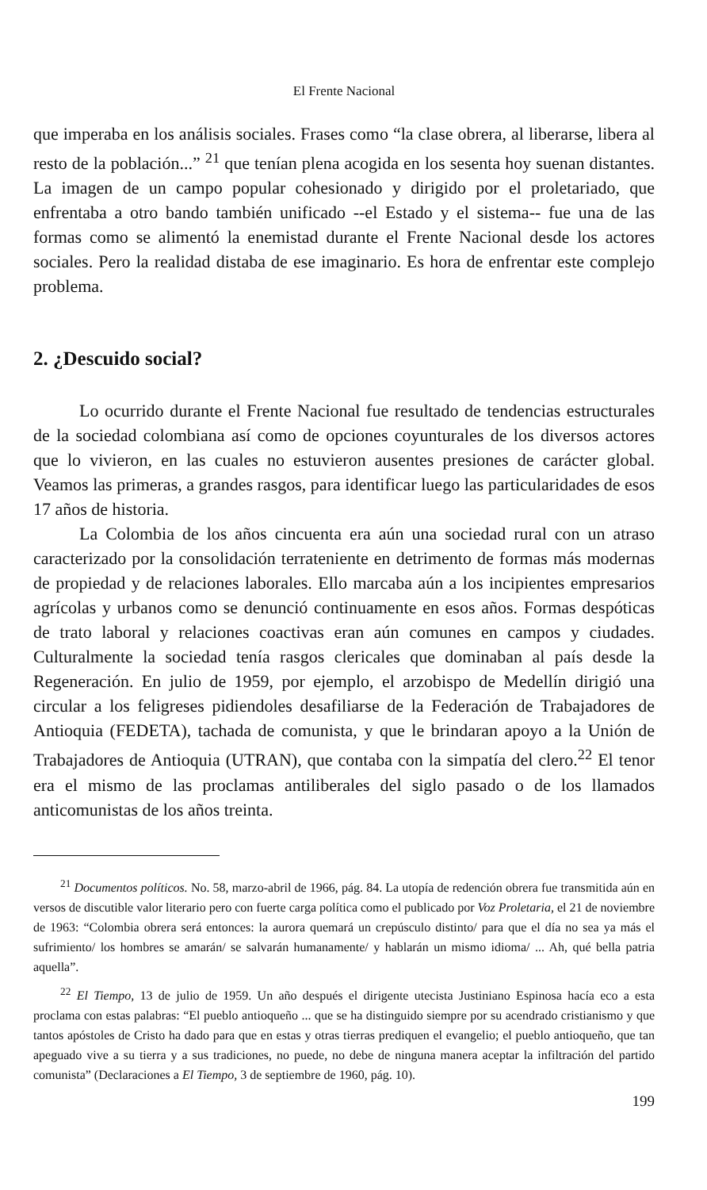El Frente Nacional
que imperaba en los análisis sociales. Frases como “la clase obrera, al liberarse, libera al resto de la población...” <sup>21</sup> que tenían plena acogida en los sesenta hoy suenan distantes. La imagen de un campo popular cohesionado y dirigido por el proletariado, que enfrentaba a otro bando también unificado --el Estado y el sistema-- fue una de las formas como se alimentó la enemistad durante el Frente Nacional desde los actores sociales. Pero la realidad distaba de ese imaginario. Es hora de enfrentar este complejo problema.
2. ¿Descuido social?
Lo ocurrido durante el Frente Nacional fue resultado de tendencias estructurales de la sociedad colombiana así como de opciones coyunturales de los diversos actores que lo vivieron, en las cuales no estuvieron ausentes presiones de carácter global. Veamos las primeras, a grandes rasgos, para identificar luego las particularidades de esos 17 años de historia.
La Colombia de los años cincuenta era aún una sociedad rural con un atraso caracterizado por la consolidación terrateniente en detrimento de formas más modernas de propiedad y de relaciones laborales. Ello marcaba aún a los incipientes empresarios agrícolas y urbanos como se denunció continuamente en esos años. Formas despóticas de trato laboral y relaciones coactivas eran aún comunes en campos y ciudades. Culturalmente la sociedad tenía rasgos clericales que dominaban al país desde la Regeneración. En julio de 1959, por ejemplo, el arzobispo de Medellín dirigió una circular a los feligreses pidiendoles desafiliarse de la Federación de Trabajadores de Antioquia (FEDETA), tachada de comunista, y que le brindaran apoyo a la Unión de Trabajadores de Antioquia (UTRAN), que contaba con la simpatía del clero.<sup>22</sup> El tenor era el mismo de las proclamas antiliberales del siglo pasado o de los llamados anticomunistas de los años treinta.
<sup>21</sup> Documentos políticos. No. 58, marzo-abril de 1966, pág. 84. La utopía de redención obrera fue transmitida aún en versos de discutible valor literario pero con fuerte carga política como el publicado por Voz Proletaria, el 21 de noviembre de 1963: “Colombia obrera será entonces: la aurora quemará un crepúsculo distinto/ para que el día no sea ya más el sufrimiento/ los hombres se amarán/ se salvarán humanamente/ y hablarán un mismo idioma/ ... Ah, qué bella patria aquella”.
<sup>22</sup> El Tiempo, 13 de julio de 1959. Un año después el dirigente utecista Justiniano Espinosa hacía eco a esta proclama con estas palabras: “El pueblo antioqueño ... que se ha distinguido siempre por su acendrado cristianismo y que tantos apóstoles de Cristo ha dado para que en estas y otras tierras prediquen el evangelio; el pueblo antioqueño, que tan apeguado vive a su tierra y a sus tradiciones, no puede, no debe de ninguna manera aceptar la infiltración del partido comunista” (Declaraciones a El Tiempo, 3 de septiembre de 1960, pág. 10).
199